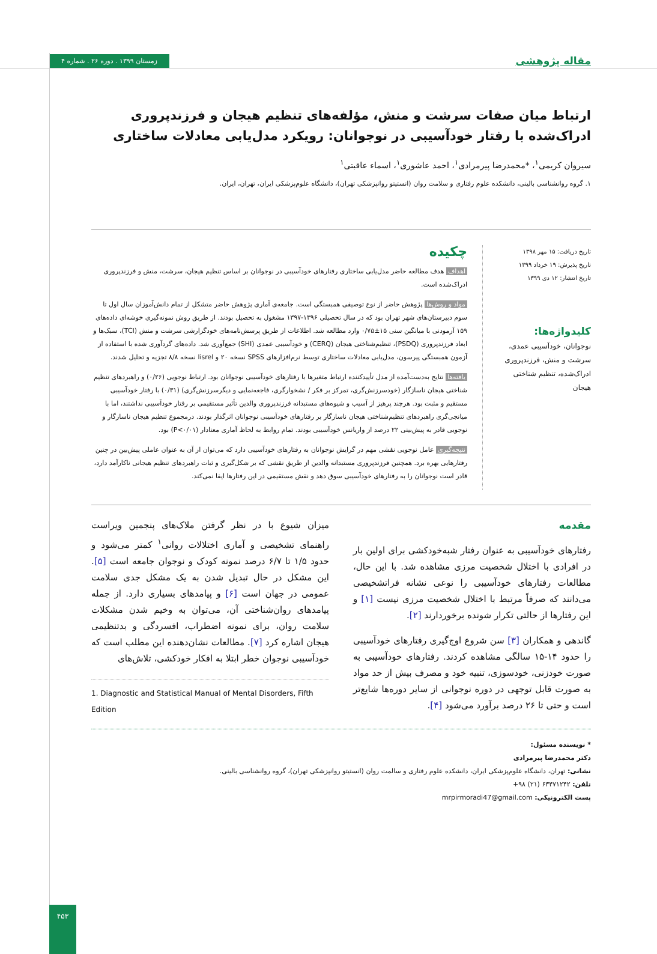مقاله پژوهشی زمستان ۱۳۹۹ . دوره ۲۶ . شماره ۴
ارتباط میان صفات سرشت و منش، مؤلفه‌های تنظیم هیجان و فرزندپروری ادراک‌شده با رفتار خودآسیبی در نوجوانان: رویکرد مدل‌یابی معادلات ساختاری
سیروان کریمی<sup>۱</sup>، *محمدرضا پیرمرادی<sup>۱</sup>، احمد عاشوری<sup>۱</sup>، اسماء عاقبتی<sup>۱</sup>
۱. گروه روانشناسی بالینی، دانشکده علوم رفتاری و سلامت روان (انستیتو روانپزشکی تهران)، دانشگاه علوم‌پزشکی ایران، تهران، ایران.
تاریخ دریافت: ۱۵ مهر ۱۳۹۸
تاریخ پذیرش: ۱۹ خرداد ۱۳۹۹
تاریخ انتشار: ۱۲ دی ۱۳۹۹
کلیدواژه‌ها:
نوجوانان، خودآسیبی عمدی، سرشت و منش، فرزندپروری ادراک‌شده، تنظیم شناختی هیجان
چکیده
اهداف هدف مطالعه حاضر مدل‌یابی ساختاری رفتارهای خودآسیبی در نوجوانان بر اساس تنظیم هیجان، سرشت، منش و فرزندپروری ادراک‌شده است.
مواد و روش‌ها پژوهش حاضر از نوع توصیفی همبستگی است. جامعه‌ی آماری پژوهش حاضر متشکل از تمام دانش‌آموزان سال اول تا سوم دبیرستان‌های شهر تهران بود که در سال تحصیلی ۱۳۹۶-۱۳۹۷ مشغول به تحصیل بودند. از طریق روش نمونه‌گیری خوشه‌ای داده‌های ۱۵۹ آزمودنی با میانگین سنی ۱۵±۰/۷۵ وارد مطالعه شد. اطلاعات از طریق پرسش‌نامه‌های خودگزارشی سرشت و منش (TCI)، سبک‌ها و ابعاد فرزندپروری (PSDQ)، تنظیم‌شناختی هیجان (CERQ) و خودآسیبی عمدی (SHI) جمع‌آوری شد. داده‌های گردآوری شده با استفاده از آزمون همبستگی پیرسون، مدل‌یابی معادلات ساختاری توسط نرم‌افزارهای SPSS نسخه ۲۰ و lisrel نسخه ۸/۸ تجزیه و تحلیل شدند.
یافته‌ها نتایج به‌دست‌آمده از مدل تأییدکننده ارتباط متغیرها با رفتارهای خودآسیبی نوجوانان بود. ارتباط نوجویی (۰/۲۶) و راهبردهای تنظیم شناختی هیجان ناسازگار (خودسرزنش‌گری، تمرکز بر فکر / نشخوارگری، فاجعه‌نمایی و دیگرسرزنش‌گری) (۰/۳۱) با رفتار خودآسیبی مستقیم و مثبت بود. هرچند پرهیز از آسیب و شیوه‌های مستبدانه فرزندپروری والدین تأثیر مستقیمی بر رفتار خودآسیبی نداشتند، اما با میانجی‌گری راهبردهای تنظیم‌شناختی هیجان ناسازگار بر رفتارهای خودآسیبی نوجوانان اثرگذار بودند. درمجموع تنظیم هیجان ناسازگار و نوجویی قادر به پیش‌بینی ۲۲ درصد از واریانس خودآسیبی بودند. تمام روابط به لحاظ آماری معنادار (P<۰/۰۱) بود.
نتیجه‌گیری عامل نوجویی نقشی مهم در گرایش نوجوانان به رفتارهای خودآسیبی دارد که می‌توان از آن به عنوان عاملی پیش‌بین در چنین رفتارهایی بهره برد. همچنین فرزندپروری مستبدانه والدین از طریق نقشی که بر شکل‌گیری و ثبات راهبردهای تنظیم هیجانی ناکارآمد دارد، قادر است نوجوانان را به رفتارهای خودآسیبی سوق دهد و نقش مستقیمی در این رفتارها ایفا نمی‌کند.
مقدمه
رفتارهای خودآسیبی به عنوان رفتار شبه‌خودکشی برای اولین بار در افرادی با اختلال شخصیت مرزی مشاهده شد. با این حال، مطالعات رفتارهای خودآسیبی را نوعی نشانه فراتشخیصی می‌دانند که صرفاً مرتبط با اختلال شخصیت مرزی نیست [۱] و این رفتارها از حالتی تکرار شونده برخوردارند [۲].
گاندهی و همکاران [۳] سن شروع اوج‌گیری رفتارهای خودآسیبی را حدود ۱۴-۱۵ سالگی مشاهده کردند. رفتارهای خودآسیبی به صورت خودزنی، خودسوزی، تنبیه خود و مصرف بیش از حد مواد به صورت قابل توجهی در دوره نوجوانی از سایر دوره‌ها شایع‌تر است و حتی تا ۲۶ درصد برآورد می‌شود [۴].
میزان شیوع با در نظر گرفتن ملاک‌های پنجمین ویراست راهنمای تشخیصی و آماری اختلالات روانی<sup>۱</sup> کمتر می‌شود و حدود ۱/۵ تا ۶/۷ درصد نمونه کودک و نوجوان جامعه است [۵]. این مشکل در حال تبدیل شدن به یک مشکل جدی سلامت عمومی در جهان است [۶] و پیامدهای بسیاری دارد. از جمله پیامدهای روان‌شناختی آن، می‌توان به وخیم شدن مشکلات سلامت روان، برای نمونه اضطراب، افسردگی و بدتنظیمی هیجان اشاره کرد [۷]. مطالعات نشان‌دهنده این مطلب است که خودآسیبی نوجوان خطر ابتلا به افکار خودکشی، تلاش‌های
1. Diagnostic and Statistical Manual of Mental Disorders, Fifth Edition
* نویسنده مسئول:
دکتر محمدرضا پیرمرادی
نشانی: تهران، دانشگاه علوم‌پزشکی ایران، دانشکده علوم رفتاری و سالمت روان (انستیتو روانپزشکی تهران)، گروه روانشناسی بالینی.
تلفن: ۶۳۴۷۱۲۴۲ (۲۱) ۹۸+
پست الکترونیکی: mrpirmoradi47@gmail.com
۴۵۳